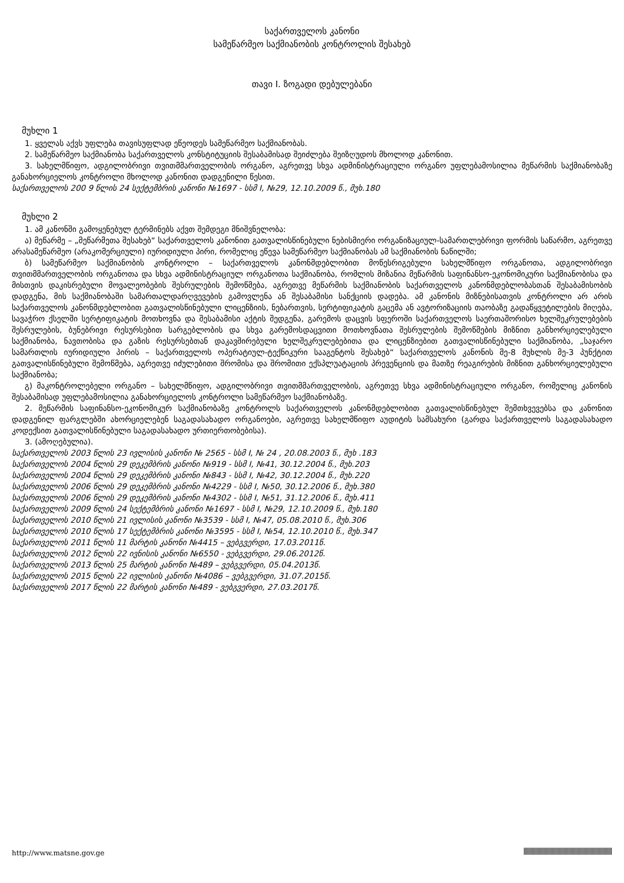საქართველოს კანონი
სამეწარმეო საქმიანობის კონტროლის შესახებ
თავი I. ზოგადი დებულებანი
მუხლი 1
1. ყველას აქვს უფლება თავისუფლად ეწეოდეს სამეწარმეო საქმიანობას.
2. სამეწარმეო საქმიანობა საქართველოს კონსტიტუციის შესაბამისად შეიძლება შეიზღუდოს მხოლოდ კანონით.
3. სახელმწიფო, ადგილობრივი თვითმმართველობის ორგანო, აგრეთვე სხვა ადმინისტრაციული ორგანო უფლებამოსილია მეწარმის საქმიანობაზე განახორციელოს კონტროლი მხოლოდ კანონით დადგენილი წესით.
საქართველოს 200 9 წლის 24 სექტემბრის კანონი №1697 - სსმ I, №29, 12.10.2009 წ., მუხ.180
მუხლი 2
1. ამ კანონში გამოყენებულ ტერმინებს აქვთ შემდეგი მნიშვნელობა:
ა) მეწარმე – „მეწარმეთა შესახებ“ საქართველოს კანონით გათვალისწინებული ნებისმიერი ორგანიზაციულ-სამართლებრივი ფორმის საწარმო, აგრეთვე არასამეწარმეო (არაკომერციული) იურიდიული პირი, რომელიც ეწევა სამეწარმეო საქმიანობას ამ საქმიანობის ნაწილში;
ბ) სამეწარმეო საქმიანობის კონტროლი – საქართველოს კანონმდებლობით მოწესრიგებული სახელმწიფო ორგანოთა, ადგილობრივი თვითმმართველობის ორგანოთა და სხვა ადმინისტრაციულ ორგანოთა საქმიანობა, რომლის მიზანია მეწარმის საფინანსო-ეკონომიკური საქმიანობისა და მისთვის დაკისრებული მოვალეობების შესრულების შემოწმება, აგრეთვე მეწარმის საქმიანობის საქართველოს კანონმდებლობასთან შესაბამისობის დადგენა, მის საქმიანობაში სამართალდარღვევების გამოვლენა ან შესაბამისი სანქციის დადება. ამ კანონის მიზნებისათვის კონტროლი არ არის საქართველოს კანონმდებლობით გათვალისწინებული ლიცენზიის, ნებართვის, სერტიფიკატის გაცემა ან ავტორიზაციის თაობაზე გადაწყვეტილების მიღება, სავაჭრო ქსელში სერტიფიკატის მოთხოვნა და შესაბამისი აქტის შედგენა, გარემოს დაცვის სფეროში საქართველოს საერთაშორისო ხელშეკრულებების შესრულების, ბუნებრივი რესურსებით სარგებლობის და სხვა გარემოსდაცვითი მოთხოვნათა შესრულების შემოწმების მიზნით განხორციელებული საქმიანობა, ნავთობისა და გაზის რესურსებთან დაკავშირებული ხელშეკრულებებითა და ლიცენზიებით გათვალისწინებული საქმიანობა, „საჯარო სამართლის იურიდიული პირის – საქართველოს ოპერატიულ-ტექნიკური სააგენტოს შესახებ“ საქართველოს კანონის მე-8 მუხლის მე-3 პუნქტით გათვალისწინებული შემოწმება, აგრეთვე იძულებითი შრომისა და შრომითი ექსპლუატაციის პრევენციის და მათზე რეაგირების მიზნით განხორციელებული საქმიანობა;
გ) მაკონტროლებელი ორგანო – სახელმწიფო, ადგილობრივი თვითმმართველობის, აგრეთვე სხვა ადმინისტრაციული ორგანო, რომელიც კანონის შესაბამისად უფლებამოსილია განახორციელოს კონტროლი სამეწარმეო საქმიანობაზე.
2. მეწარმის საფინანსო-ეკონომიკურ საქმიანობაზე კონტროლს საქართველოს კანონმდებლობით გათვალისწინებულ შემთხვევებსა და კანონით დადგენილ ფარგლებში ახორციელებენ საგადასახადო ორგანოები, აგრეთვე სახელმწიფო აუდიტის სამსახური (გარდა საქართველოს საგადასახადო კოდექსით გათვალისწინებული საგადასახადო ურთიერთობებისა).
3. (ამოღებულია).
საქართველოს 2003 წლის 23 ივლისის კანონი № 2565 - სსმ I, № 24 , 20.08.2003 წ., მუხ .183
საქართველოს 2004 წლის 29 დეკემბრის კანონი №919 - სსმ I, №41, 30.12.2004 წ., მუხ.203
საქართველოს 2004 წლის 29 დეკემბრის კანონი №843 - სსმ I, №42, 30.12.2004 წ., მუხ.220
საქართველოს 2006 წლის 29 დეკემბრის კანონი №4229 - სსმ I, №50, 30.12.2006 წ., მუხ.380
საქართველოს 2006 წლის 29 დეკემბრის კანონი №4302 - სსმ I, №51, 31.12.2006 წ., მუხ.411
საქართველოს 2009 წლის 24 სექტემბრის კანონი №1697 - სსმ I, №29, 12.10.2009 წ., მუხ.180
საქართველოს 2010 წლის 21 ივლისის კანონი №3539 - სსმ I, №47, 05.08.2010 წ., მუხ.306
საქართველოს 2010 წლის 17 სექტემბრის კანონი №3595 - სსმ I, №54, 12.10.2010 წ., მუხ.347
საქართველოს 2011 წლის 11 მარტის კანონი №4415 – ვებგვერდი, 17.03.2011წ.
საქართველოს 2012 წლის 22 ივნისის კანონი №6550 - ვებგვერდი, 29.06.2012წ.
საქართველოს 2013 წლის 25 მარტის კანონი №489 – ვებგვერდი, 05.04.2013წ.
საქართველოს 2015 წლის 22 ივლისის კანონი №4086 – ვებგვერდი, 31.07.2015წ.
საქართველოს 2017 წლის 22 მარტის კანონი №489 - ვებგვერდი, 27.03.2017წ.
http://www.matsne.gov.ge